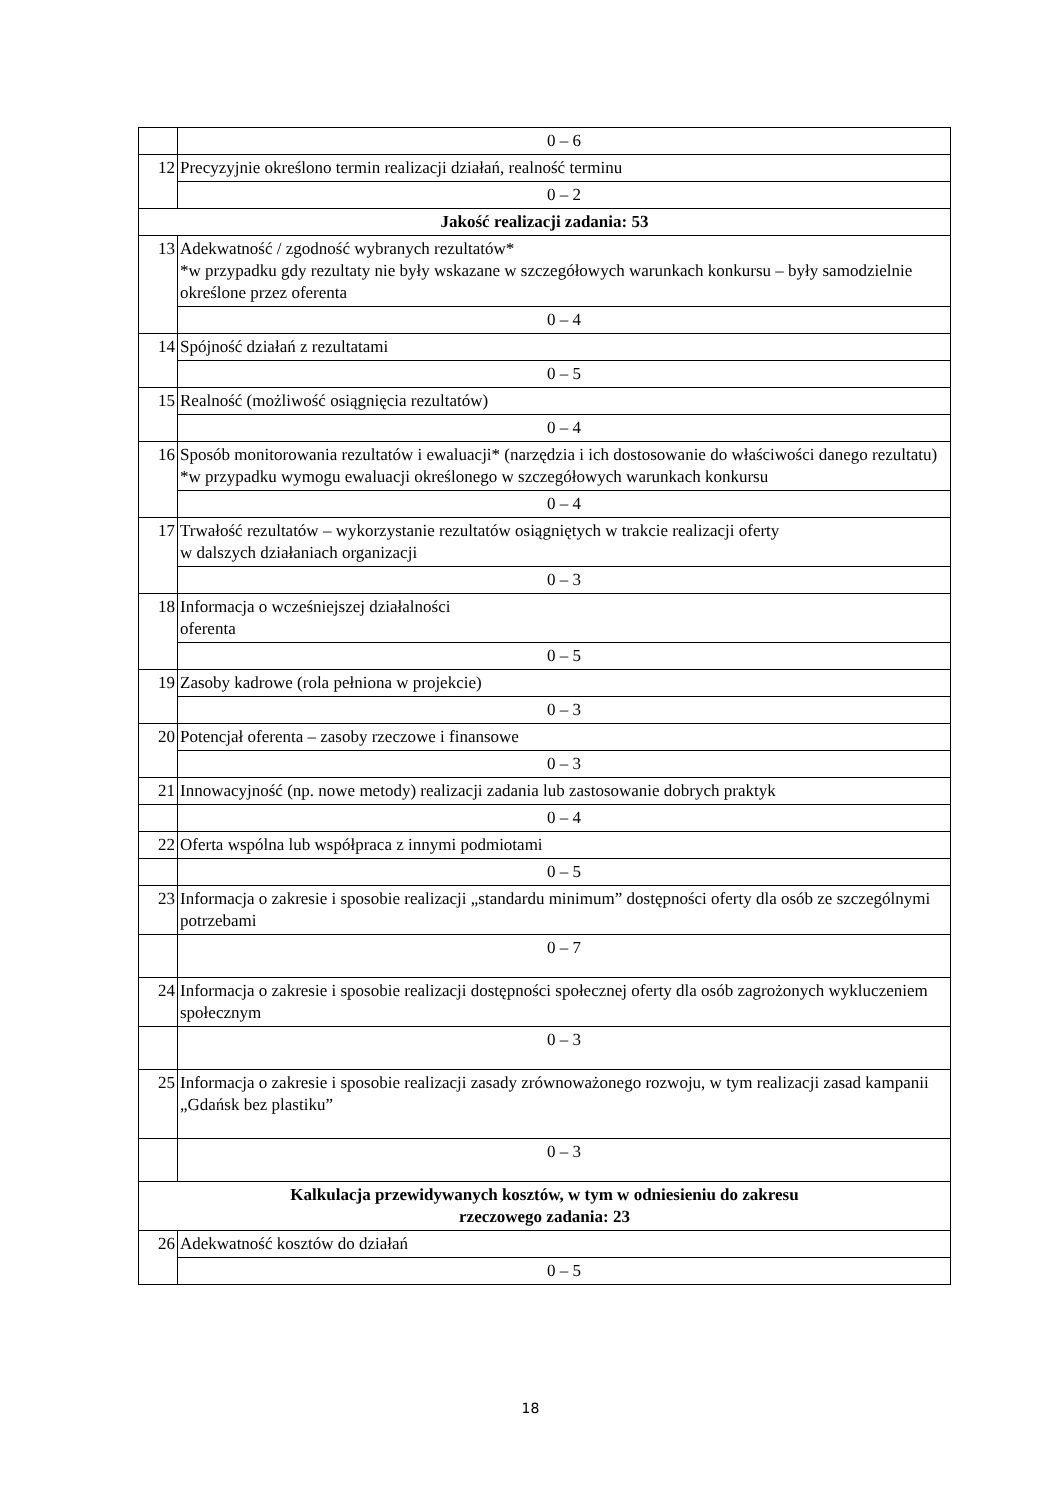| | 0 – 6 |
| 12 | Precyzyjnie określono termin realizacji działań, realność terminu |
| | 0 – 2 |
| Jakość realizacji zadania: 53 | |
| 13 | Adekwatność / zgodność wybranych rezultatów* *w przypadku gdy rezultaty nie były wskazane w szczegółowych warunkach konkursu – były samodzielnie określone przez oferenta |
| | 0 – 4 |
| 14 | Spójność działań z rezultatami |
| | 0 – 5 |
| 15 | Realność (możliwość osiągnięcia rezultatów) |
| | 0 – 4 |
| 16 | Sposób monitorowania rezultatów i ewaluacji* (narzędzia i ich dostosowanie do właściwości danego rezultatu) *w przypadku wymogu ewaluacji określonego w szczegółowych warunkach konkursu |
| | 0 – 4 |
| 17 | Trwałość rezultatów – wykorzystanie rezultatów osiągniętych w trakcie realizacji oferty w dalszych działaniach organizacji |
| | 0 – 3 |
| 18 | Informacja o wcześniejszej działalności oferenta |
| | 0 – 5 |
| 19 | Zasoby kadrowe (rola pełniona w projekcie) |
| | 0 – 3 |
| 20 | Potencjał oferenta – zasoby rzeczowe i finansowe |
| | 0 – 3 |
| 21 | Innowacyjność (np. nowe metody) realizacji zadania lub zastosowanie dobrych praktyk |
| | 0 – 4 |
| 22 | Oferta wspólna lub współpraca z innymi podmiotami |
| | 0 – 5 |
| 23 | Informacja o zakresie i sposobie realizacji „standardu minimum” dostępności oferty dla osób ze szczególnymi potrzebami |
| | 0 – 7 |
| 24 | Informacja o zakresie i sposobie realizacji dostępności społecznej oferty dla osób zagrożonych wykluczeniem społecznym |
| | 0 – 3 |
| 25 | Informacja o zakresie i sposobie realizacji zasady zrównoważonego rozwoju, w tym realizacji zasad kampanii „Gdańsk bez plastiku” |
| | 0 – 3 |
| Kalkulacja przewidywanych kosztów, w tym w odniesieniu do zakresu rzeczowego zadania: 23 | |
| 26 | Adekwatność kosztów do działań |
| | 0 – 5 |
18